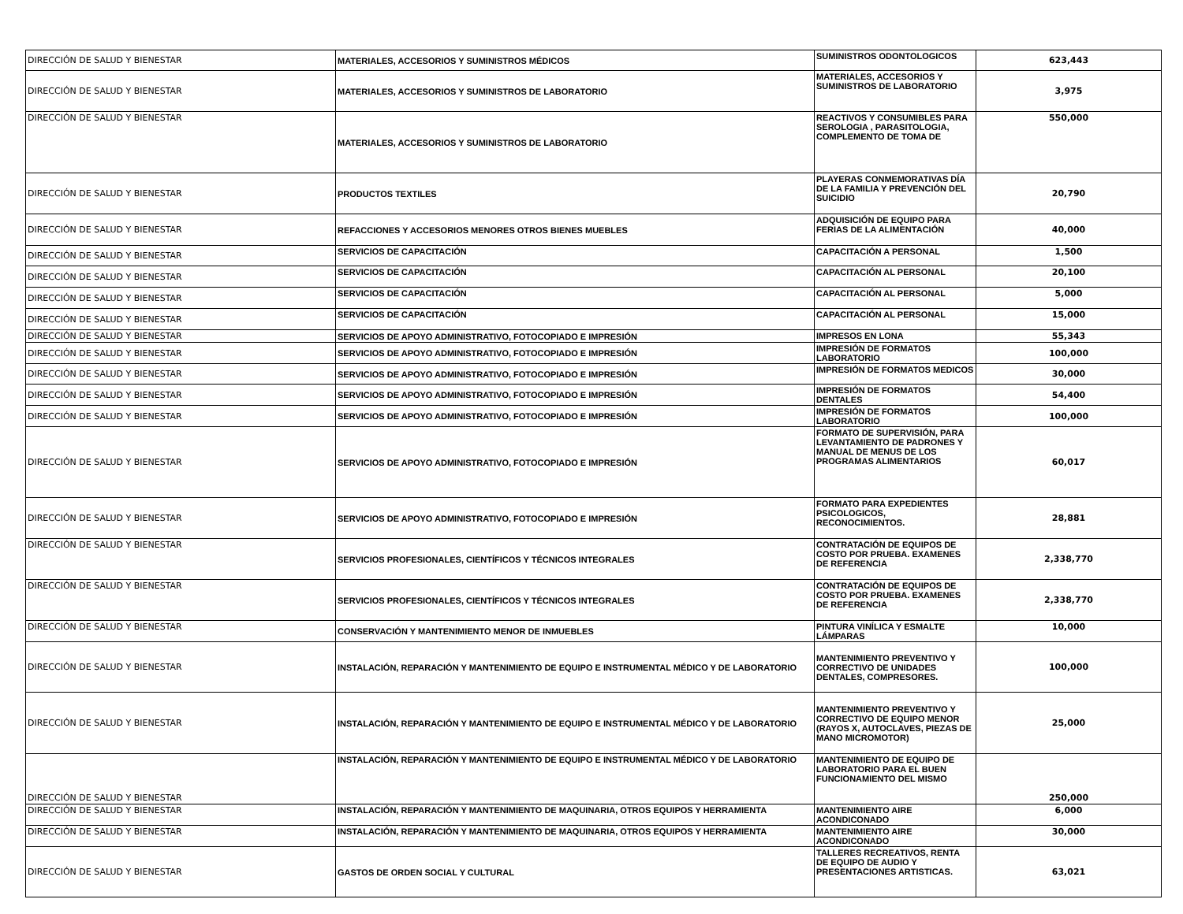| DIRECCIÓN DE SALUD Y BIENESTAR | MATERIALES, ACCESORIOS Y SUMINISTROS MÉDICOS | SUMINISTROS ODONTOLOGICOS | 623,443 |
| DIRECCIÓN DE SALUD Y BIENESTAR | MATERIALES, ACCESORIOS Y SUMINISTROS DE LABORATORIO | MATERIALES, ACCESORIOS Y SUMINISTROS DE LABORATORIO | 3,975 |
| DIRECCIÓN DE SALUD Y BIENESTAR | MATERIALES, ACCESORIOS Y SUMINISTROS DE LABORATORIO | REACTIVOS Y CONSUMIBLES PARA SEROLOGIA , PARASITOLOGIA, COMPLEMENTO DE TOMA DE | 550,000 |
| DIRECCIÓN DE SALUD Y BIENESTAR | PRODUCTOS TEXTILES | PLAYERAS CONMEMORATIVAS DÍA DE LA FAMILIA Y PREVENCIÓN DEL SUICIDIO | 20,790 |
| DIRECCIÓN DE SALUD Y BIENESTAR | REFACCIONES Y ACCESORIOS MENORES OTROS BIENES MUEBLES | ADQUISICIÓN DE EQUIPO PARA FERIAS DE LA ALIMENTACIÓN | 40,000 |
| DIRECCIÓN DE SALUD Y BIENESTAR | SERVICIOS DE CAPACITACIÓN | CAPACITACIÓN A PERSONAL | 1,500 |
| DIRECCIÓN DE SALUD Y BIENESTAR | SERVICIOS DE CAPACITACIÓN | CAPACITACIÓN AL PERSONAL | 20,100 |
| DIRECCIÓN DE SALUD Y BIENESTAR | SERVICIOS DE CAPACITACIÓN | CAPACITACIÓN AL PERSONAL | 5,000 |
| DIRECCIÓN DE SALUD Y BIENESTAR | SERVICIOS DE CAPACITACIÓN | CAPACITACIÓN AL PERSONAL | 15,000 |
| DIRECCIÓN DE SALUD Y BIENESTAR | SERVICIOS DE APOYO ADMINISTRATIVO, FOTOCOPIADO E IMPRESIÓN | IMPRESOS EN LONA | 55,343 |
| DIRECCIÓN DE SALUD Y BIENESTAR | SERVICIOS DE APOYO ADMINISTRATIVO, FOTOCOPIADO E IMPRESIÓN | IMPRESIÓN DE FORMATOS LABORATORIO | 100,000 |
| DIRECCIÓN DE SALUD Y BIENESTAR | SERVICIOS DE APOYO ADMINISTRATIVO, FOTOCOPIADO E IMPRESIÓN | IMPRESIÓN DE FORMATOS MEDICOS | 30,000 |
| DIRECCIÓN DE SALUD Y BIENESTAR | SERVICIOS DE APOYO ADMINISTRATIVO, FOTOCOPIADO E IMPRESIÓN | IMPRESIÓN DE FORMATOS DENTALES | 54,400 |
| DIRECCIÓN DE SALUD Y BIENESTAR | SERVICIOS DE APOYO ADMINISTRATIVO, FOTOCOPIADO E IMPRESIÓN | IMPRESIÓN DE FORMATOS LABORATORIO | 100,000 |
| DIRECCIÓN DE SALUD Y BIENESTAR | SERVICIOS DE APOYO ADMINISTRATIVO, FOTOCOPIADO E IMPRESIÓN | FORMATO DE SUPERVISIÓN, PARA LEVANTAMIENTO DE PADRONES Y MANUAL DE MENUS DE LOS PROGRAMAS ALIMENTARIOS | 60,017 |
| DIRECCIÓN DE SALUD Y BIENESTAR | SERVICIOS DE APOYO ADMINISTRATIVO, FOTOCOPIADO E IMPRESIÓN | FORMATO PARA EXPEDIENTES PSICOLOGICOS, RECONOCIMIENTOS. | 28,881 |
| DIRECCIÓN DE SALUD Y BIENESTAR | SERVICIOS PROFESIONALES, CIENTÍFICOS Y TÉCNICOS INTEGRALES | CONTRATACIÓN DE EQUIPOS DE COSTO POR PRUEBA. EXAMENES DE REFERENCIA | 2,338,770 |
| DIRECCIÓN DE SALUD Y BIENESTAR | SERVICIOS PROFESIONALES, CIENTÍFICOS Y TÉCNICOS INTEGRALES | CONTRATACIÓN DE EQUIPOS DE COSTO POR PRUEBA. EXAMENES DE REFERENCIA | 2,338,770 |
| DIRECCIÓN DE SALUD Y BIENESTAR | CONSERVACIÓN Y MANTENIMIENTO MENOR DE INMUEBLES | PINTURA VINÍLICA Y ESMALTE LÁMPARAS | 10,000 |
| DIRECCIÓN DE SALUD Y BIENESTAR | INSTALACIÓN, REPARACIÓN Y MANTENIMIENTO DE EQUIPO E INSTRUMENTAL MÉDICO Y DE LABORATORIO | MANTENIMIENTO PREVENTIVO Y CORRECTIVO DE UNIDADES DENTALES, COMPRESORES. | 100,000 |
| DIRECCIÓN DE SALUD Y BIENESTAR | INSTALACIÓN, REPARACIÓN Y MANTENIMIENTO DE EQUIPO E INSTRUMENTAL MÉDICO Y DE LABORATORIO | MANTENIMIENTO PREVENTIVO Y CORRECTIVO DE EQUIPO MENOR (RAYOS X, AUTOCLAVES, PIEZAS DE MANO MICROMOTOR) | 25,000 |
| DIRECCIÓN DE SALUD Y BIENESTAR | INSTALACIÓN, REPARACIÓN Y MANTENIMIENTO DE EQUIPO E INSTRUMENTAL MÉDICO Y DE LABORATORIO | MANTENIMIENTO DE EQUIPO DE LABORATORIO PARA EL BUEN FUNCIONAMIENTO DEL MISMO | 250,000 |
| DIRECCIÓN DE SALUD Y BIENESTAR | INSTALACIÓN, REPARACIÓN Y MANTENIMIENTO DE MAQUINARIA, OTROS EQUIPOS Y HERRAMIENTA | MANTENIMIENTO AIRE ACONDICONADO | 6,000 |
| DIRECCIÓN DE SALUD Y BIENESTAR | INSTALACIÓN, REPARACIÓN Y MANTENIMIENTO DE MAQUINARIA, OTROS EQUIPOS Y HERRAMIENTA | MANTENIMIENTO AIRE ACONDICONADO | 30,000 |
| DIRECCIÓN DE SALUD Y BIENESTAR | GASTOS DE ORDEN SOCIAL Y CULTURAL | TALLERES RECREATIVOS, RENTA DE EQUIPO DE AUDIO Y PRESENTACIONES ARTISTICAS. | 63,021 |